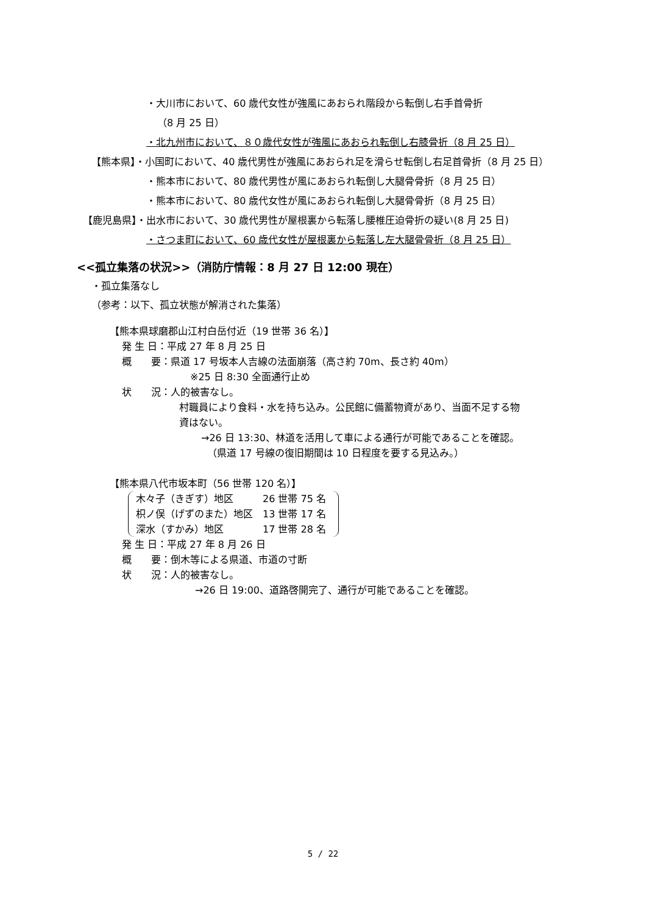・大川市において、60 歳代女性が強風にあおられ階段から転倒し右手首骨折
（8 月 25 日）
・北九州市において、８０歳代女性が強風にあおられ転倒し右膝骨折（8 月 25 日）
【熊本県】・小国町において、40 歳代男性が強風にあおられ足を滑らせ転倒し右足首骨折（8 月 25 日）
・熊本市において、80 歳代男性が風にあおられ転倒し大腿骨骨折（8 月 25 日）
・熊本市において、80 歳代女性が風にあおられ転倒し大腿骨骨折（8 月 25 日）
【鹿児島県】・出水市において、30 歳代男性が屋根裏から転落し腰椎圧迫骨折の疑い(8 月 25 日)
・さつま町において、60 歳代女性が屋根裏から転落し左大腿骨骨折（8 月 25 日）
<<孤立集落の状況>>（消防庁情報：8 月 27 日 12:00 現在）
・孤立集落なし
（参考：以下、孤立状態が解消された集落）
【熊本県球磨郡山江村白岳付近（19 世帯 36 名）】
発 生 日：平成 27 年 8 月 25 日
概　　要：県道 17 号坂本人吉線の法面崩落（高さ約 70m、長さ約 40m）
※25 日 8:30 全面通行止め
状　　況：人的被害なし。
村職員により食料・水を持ち込み。公民館に備蓄物資があり、当面不足する物
資はない。
→26 日 13:30、林道を活用して車による通行が可能であることを確認。
（県道 17 号線の復旧期間は 10 日程度を要する見込み。）
【熊本県八代市坂本町（56 世帯 120 名）】
木々子（きぎす）地区　　　26 世帯 75 名
枳ノ俣（げずのまた）地区　13 世帯 17 名
深水（すかみ）地区　　　　17 世帯 28 名
発 生 日：平成 27 年 8 月 26 日
概　　要：倒木等による県道、市道の寸断
状　　況：人的被害なし。
→26 日 19:00、道路啓開完了、通行が可能であることを確認。
5 / 22